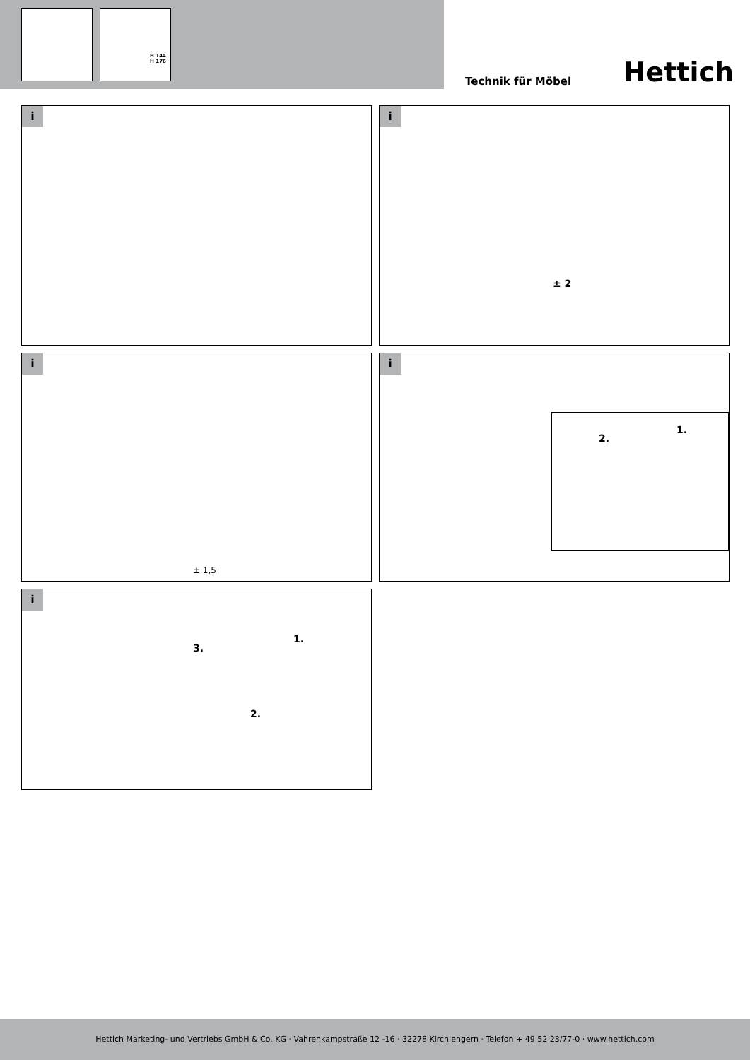H 144
H 176
Technik für Möbel Hettich
i
i
± 2
i
± 1,5
i
1.
2.
i
3.
1.
2.
Hettich Marketing- und Vertriebs GmbH & Co. KG · Vahrenkampstraße 12 -16 · 32278 Kirchlengern · Telefon + 49 52 23/77-0 · www.hettich.com